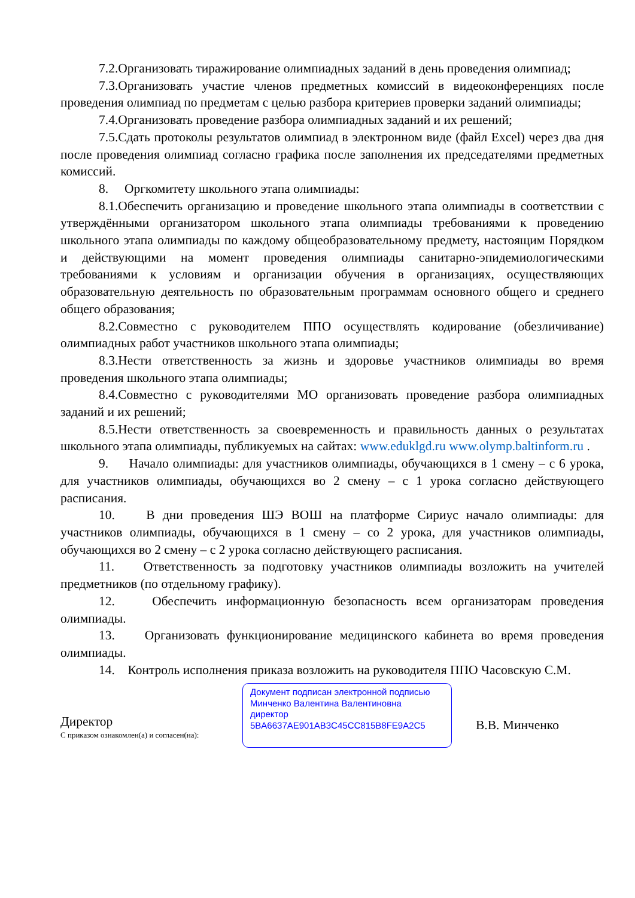7.2.Организовать тиражирование олимпиадных заданий в день проведения олимпиад;
7.3.Организовать участие членов предметных комиссий в видеоконференциях после проведения олимпиад по предметам с целью разбора критериев проверки заданий олимпиады;
7.4.Организовать проведение разбора олимпиадных заданий и их решений;
7.5.Сдать протоколы результатов олимпиад в электронном виде (файл Excel) через два дня после проведения олимпиад согласно графика после заполнения их председателями предметных комиссий.
8. Оргкомитету школьного этапа олимпиады:
8.1.Обеспечить организацию и проведение школьного этапа олимпиады в соответствии с утверждёнными организатором школьного этапа олимпиады требованиями к проведению школьного этапа олимпиады по каждому общеобразовательному предмету, настоящим Порядком и действующими на момент проведения олимпиады санитарно-эпидемиологическими требованиями к условиям и организации обучения в организациях, осуществляющих образовательную деятельность по образовательным программам основного общего и среднего общего образования;
8.2.Совместно с руководителем ППО осуществлять кодирование (обезличивание) олимпиадных работ участников школьного этапа олимпиады;
8.3.Нести ответственность за жизнь и здоровье участников олимпиады во время проведения школьного этапа олимпиады;
8.4.Совместно с руководителями МО организовать проведение разбора олимпиадных заданий и их решений;
8.5.Нести ответственность за своевременность и правильность данных о результатах школьного этапа олимпиады, публикуемых на сайтах: www.eduklgd.ru www.olymp.baltinform.ru .
9. Начало олимпиады: для участников олимпиады, обучающихся в 1 смену – с 6 урока, для участников олимпиады, обучающихся во 2 смену – с 1 урока согласно действующего расписания.
10. В дни проведения ШЭ ВОШ на платформе Сириус начало олимпиады: для участников олимпиады, обучающихся в 1 смену – со 2 урока, для участников олимпиады, обучающихся во 2 смену – с 2 урока согласно действующего расписания.
11. Ответственность за подготовку участников олимпиады возложить на учителей предметников (по отдельному графику).
12. Обеспечить информационную безопасность всем организаторам проведения олимпиады.
13. Организовать функционирование медицинского кабинета во время проведения олимпиады.
14. Контроль исполнения приказа возложить на руководителя ППО Часовскую С.М.
Директор
С приказом ознакомлен(а) и согласен(на):
Документ подписан электронной подписью
Минченко Валентина Валентиновна
директор
5BA6637AE901AB3C45CC815B8FE9A2C5
В.В. Минченко